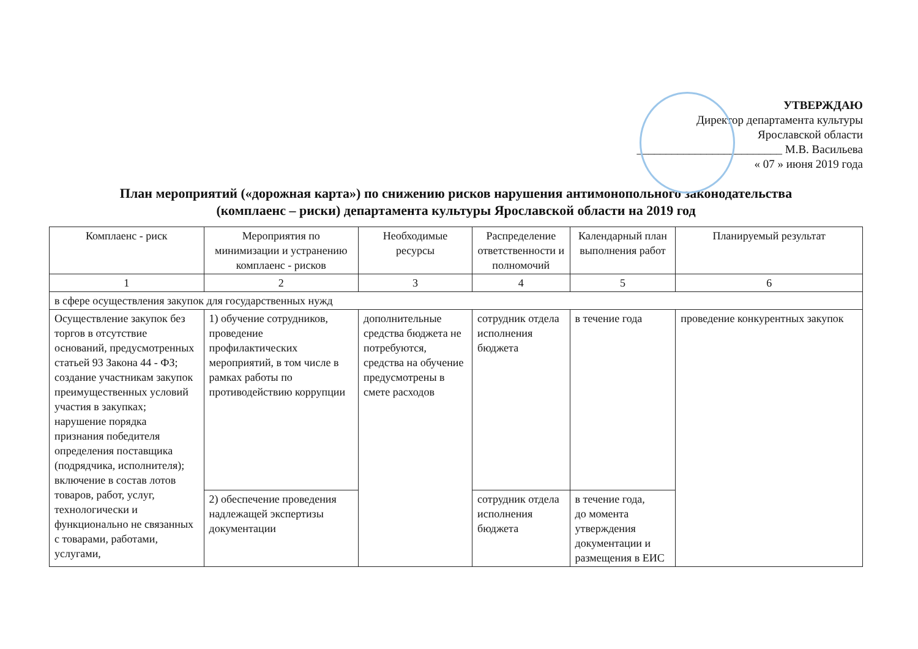УТВЕРЖДАЮ
Директор департамента культуры
Ярославской области
_________________________ М.В. Васильева
« 07 » июня 2019 года
План мероприятий («дорожная карта») по снижению рисков нарушения антимонопольного законодательства
(комплаенс – риски) департамента культуры Ярославской области на 2019 год
| Комплаенс - риск | Мероприятия по минимизации и устранению комплаенс - рисков | Необходимые ресурсы | Распределение ответственности и полномочий | Календарный план выполнения работ | Планируемый результат |
| --- | --- | --- | --- | --- | --- |
| 1 | 2 | 3 | 4 | 5 | 6 |
| в сфере осуществления закупок для государственных нужд | | | | | |
| Осуществление закупок без торгов в отсутствие оснований, предусмотренных статьей 93 Закона 44 - ФЗ; создание участникам закупок преимущественных условий участия в закупках; нарушение порядка признания победителя определения поставщика (подрядчика, исполнителя); включение в состав лотов товаров, работ, услуг, технологически и функционально не связанных с товарами, работами, услугами, | 1) обучение сотрудников, проведение профилактических мероприятий, в том числе в рамках работы по противодействию коррупции | дополнительные средства бюджета не потребуются, средства на обучение предусмотрены в смете расходов | сотрудник отдела исполнения бюджета | в течение года | проведение конкурентных закупок |
| | 2) обеспечение проведения надлежащей экспертизы документации | | сотрудник отдела исполнения бюджета | в течение года, до момента утверждения документации и размещения в ЕИС | |